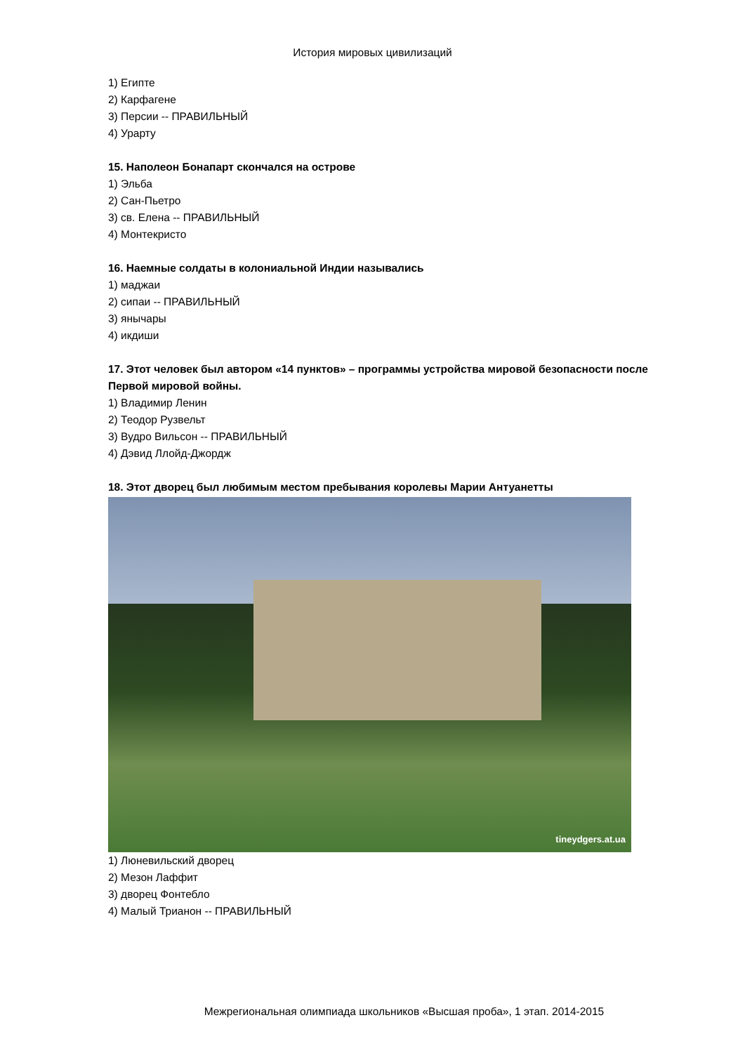История мировых цивилизаций
1) Египте
2) Карфагене
3) Персии -- ПРАВИЛЬНЫЙ
4) Урарту
15. Наполеон Бонапарт скончался на острове
1) Эльба
2) Сан-Пьетро
3) св. Елена -- ПРАВИЛЬНЫЙ
4) Монтекристо
16. Наемные солдаты в колониальной Индии назывались
1) маджаи
2) сипаи -- ПРАВИЛЬНЫЙ
3) янычары
4) икдиши
17. Этот человек был автором «14 пунктов» – программы устройства мировой безопасности после Первой мировой войны.
1) Владимир Ленин
2) Теодор Рузвельт
3) Вудро Вильсон -- ПРАВИЛЬНЫЙ
4) Дэвид Ллойд-Джордж
18. Этот дворец был любимым местом пребывания королевы Марии Антуанетты
tineydgers.at.ua
1) Люневильский дворец
2) Мезон Лаффит
3) дворец Фонтебло
4) Малый Трианон -- ПРАВИЛЬНЫЙ
Межрегиональная олимпиада школьников «Высшая проба», 1 этап. 2014-2015